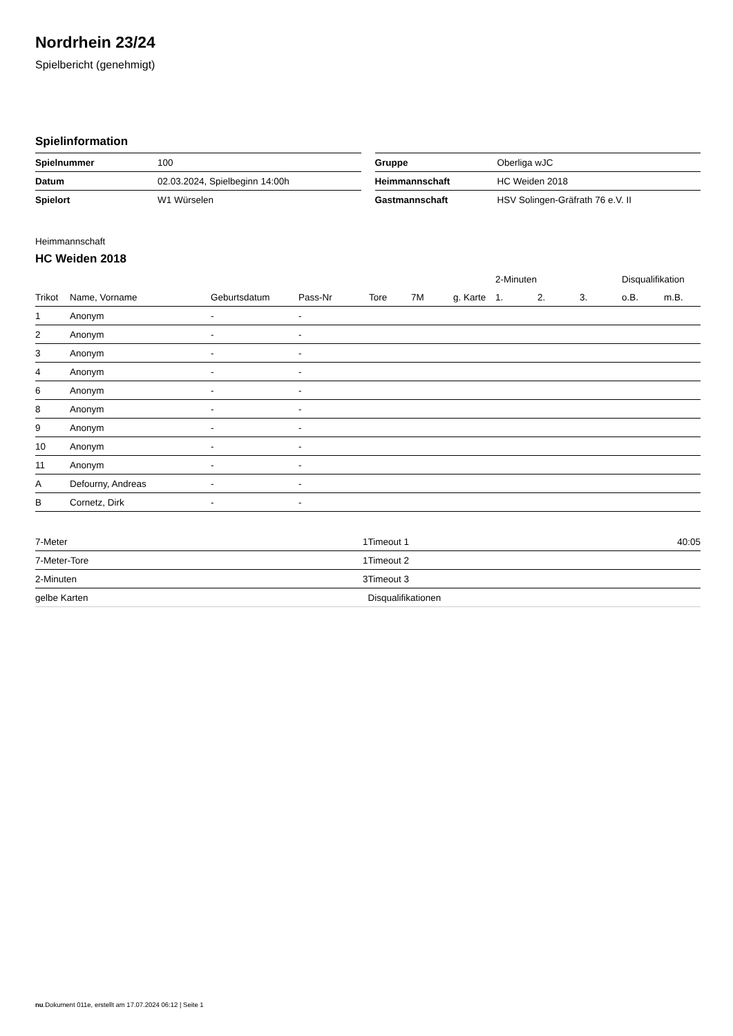Nordrhein 23/24
Spielbericht (genehmigt)
Spielinformation
| Spielnummer | 100 |
| Datum | 02.03.2024, Spielbeginn 14:00h |
| Spielort | W1 Würselen |
| Gruppe | Oberliga wJC |
| Heimmannschaft | HC Weiden 2018 |
| Gastmannschaft | HSV Solingen-Gräfrath 76 e.V. II |
Heimmannschaft
HC Weiden 2018
| | | | | | | | 2-Minuten | | | Disqualifikation | |
| --- | --- | --- | --- | --- | --- | --- | --- | --- | --- | --- | --- |
| Trikot | Name, Vorname | Geburtsdatum | Pass-Nr | Tore | 7M | g. Karte | 1. | 2. | 3. | o.B. | m.B. |
| 1 | Anonym | - | - | | | | | | | | |
| 2 | Anonym | - | - | | | | | | | | |
| 3 | Anonym | - | - | | | | | | | | |
| 4 | Anonym | - | - | | | | | | | | |
| 6 | Anonym | - | - | | | | | | | | |
| 8 | Anonym | - | - | | | | | | | | |
| 9 | Anonym | - | - | | | | | | | | |
| 10 | Anonym | - | - | | | | | | | | |
| 11 | Anonym | - | - | | | | | | | | |
| A | Defourny, Andreas | - | - | | | | | | | | |
| B | Cornetz, Dirk | - | - | | | | | | | | |
| 7-Meter | 1 |
| 7-Meter-Tore | 1 |
| 2-Minuten | 3 |
| gelbe Karten | |
| Timeout 1 | 40:05 |
| Timeout 2 | |
| Timeout 3 | |
| Disqualifikationen | |
nu.Dokument 011e, erstellt am 17.07.2024 06:12 | Seite 1